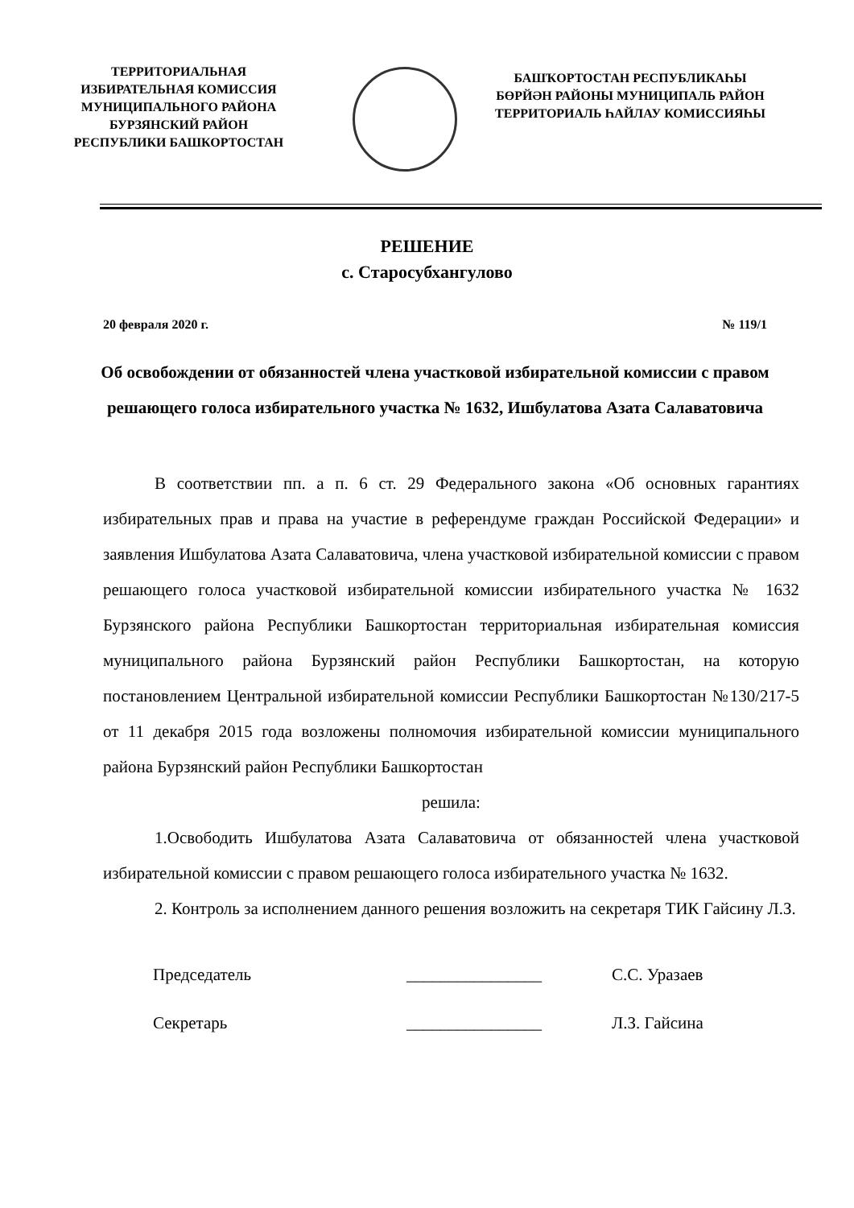ТЕРРИТОРИАЛЬНАЯ ИЗБИРАТЕЛЬНАЯ КОМИССИЯ МУНИЦИПАЛЬНОГО РАЙОНА БУРЗЯНСКИЙ РАЙОН РЕСПУБЛИКИ БАШКОРТОСТАН
БАШҠОРТОСТАН РЕСПУБЛИКАҺЫ БӨРЙӘН РАЙОНЫ МУНИЦИПАЛЬ РАЙОН ТЕРРИТОРИАЛЬ ҺАЙЛАУ КОМИССИЯҺЫ
РЕШЕНИЕ
с. Старосубхангулово
20 февраля 2020 г. № 119/1
Об освобождении от обязанностей члена участковой избирательной комиссии с правом решающего голоса избирательного участка № 1632, Ишбулатова Азата Салаватовича
В соответствии пп. а п. 6 ст. 29 Федерального закона «Об основных гарантиях избирательных прав и права на участие в референдуме граждан Российской Федерации» и заявления Ишбулатова Азата Салаватовича, члена участковой избирательной комиссии с правом решающего голоса участковой избирательной комиссии избирательного участка № 1632 Бурзянского района Республики Башкортостан территориальная избирательная комиссия муниципального района Бурзянский район Республики Башкортостан, на которую постановлением Центральной избирательной комиссии Республики Башкортостан №130/217-5 от 11 декабря 2015 года возложены полномочия избирательной комиссии муниципального района Бурзянский район Республики Башкортостан
решила:
1.Освободить Ишбулатова Азата Салаватовича от обязанностей члена участковой избирательной комиссии с правом решающего голоса избирательного участка № 1632.
2. Контроль за исполнением данного решения возложить на секретаря ТИК Гайсину Л.З.
Председатель ________________ С.С. Уразаев
Секретарь ________________ Л.З. Гайсина